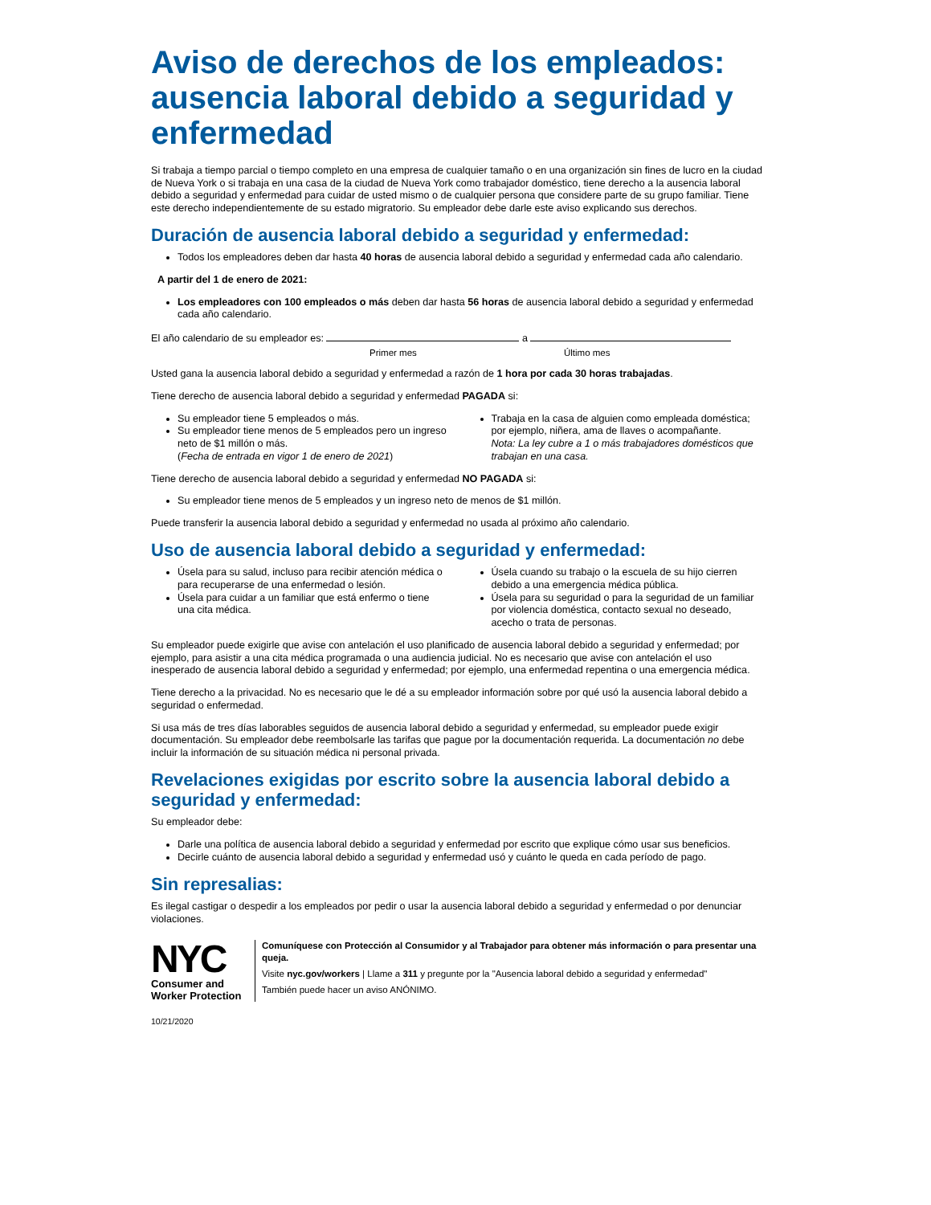Aviso de derechos de los empleados: ausencia laboral debido a seguridad y enfermedad
Si trabaja a tiempo parcial o tiempo completo en una empresa de cualquier tamaño o en una organización sin fines de lucro en la ciudad de Nueva York o si trabaja en una casa de la ciudad de Nueva York como trabajador doméstico, tiene derecho a la ausencia laboral debido a seguridad y enfermedad para cuidar de usted mismo o de cualquier persona que considere parte de su grupo familiar. Tiene este derecho independientemente de su estado migratorio. Su empleador debe darle este aviso explicando sus derechos.
Duración de ausencia laboral debido a seguridad y enfermedad:
Todos los empleadores deben dar hasta 40 horas de ausencia laboral debido a seguridad y enfermedad cada año calendario.
A partir del 1 de enero de 2021:
Los empleadores con 100 empleados o más deben dar hasta 56 horas de ausencia laboral debido a seguridad y enfermedad cada año calendario.
El año calendario de su empleador es: a
Primer mes Último mes
Usted gana la ausencia laboral debido a seguridad y enfermedad a razón de 1 hora por cada 30 horas trabajadas.
Tiene derecho de ausencia laboral debido a seguridad y enfermedad PAGADA si:
Su empleador tiene 5 empleados o más.
Su empleador tiene menos de 5 empleados pero un ingreso neto de $1 millón o más.
(Fecha de entrada en vigor 1 de enero de 2021)
Trabaja en la casa de alguien como empleada doméstica; por ejemplo, niñera, ama de llaves o acompañante.
Nota: La ley cubre a 1 o más trabajadores domésticos que trabajan en una casa.
Tiene derecho de ausencia laboral debido a seguridad y enfermedad NO PAGADA si:
Su empleador tiene menos de 5 empleados y un ingreso neto de menos de $1 millón.
Puede transferir la ausencia laboral debido a seguridad y enfermedad no usada al próximo año calendario.
Uso de ausencia laboral debido a seguridad y enfermedad:
Úsela para su salud, incluso para recibir atención médica o para recuperarse de una enfermedad o lesión.
Úsela para cuidar a un familiar que está enfermo o tiene una cita médica.
Úsela cuando su trabajo o la escuela de su hijo cierren debido a una emergencia médica pública.
Úsela para su seguridad o para la seguridad de un familiar por violencia doméstica, contacto sexual no deseado, acecho o trata de personas.
Su empleador puede exigirle que avise con antelación el uso planificado de ausencia laboral debido a seguridad y enfermedad; por ejemplo, para asistir a una cita médica programada o una audiencia judicial. No es necesario que avise con antelación el uso inesperado de ausencia laboral debido a seguridad y enfermedad; por ejemplo, una enfermedad repentina o una emergencia médica.
Tiene derecho a la privacidad. No es necesario que le dé a su empleador información sobre por qué usó la ausencia laboral debido a seguridad o enfermedad.
Si usa más de tres días laborables seguidos de ausencia laboral debido a seguridad y enfermedad, su empleador puede exigir documentación. Su empleador debe reembolsarle las tarifas que pague por la documentación requerida. La documentación no debe incluir la información de su situación médica ni personal privada.
Revelaciones exigidas por escrito sobre la ausencia laboral debido a seguridad y enfermedad:
Su empleador debe:
Darle una política de ausencia laboral debido a seguridad y enfermedad por escrito que explique cómo usar sus beneficios.
Decirle cuánto de ausencia laboral debido a seguridad y enfermedad usó y cuánto le queda en cada período de pago.
Sin represalias:
Es ilegal castigar o despedir a los empleados por pedir o usar la ausencia laboral debido a seguridad y enfermedad o por denunciar violaciones.
NYC
Consumer and
Worker Protection
Comuníquese con Protección al Consumidor y al Trabajador para obtener más información o para presentar una queja.
Visite nyc.gov/workers | Llame a 311 y pregunte por la "Ausencia laboral debido a seguridad y enfermedad"
También puede hacer un aviso ANÓNIMO.
10/21/2020